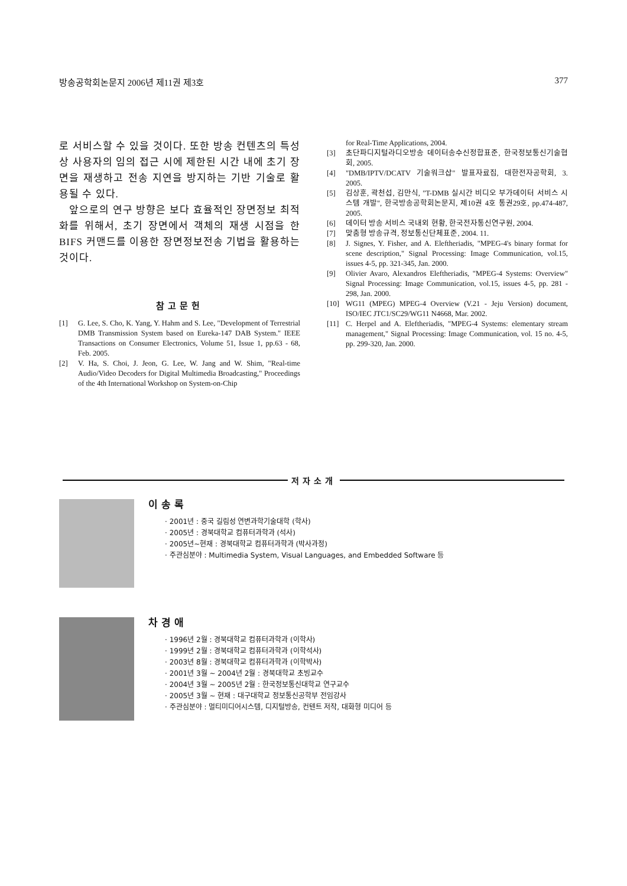방송공학회논문지 2006년 제11권 제3호 377
로 서비스할 수 있을 것이다. 또한 방송 컨텐츠의 특성상 사용자의 임의 접근 시에 제한된 시간 내에 초기 장면을 재생하고 전송 지연을 방지하는 기반 기술로 활용될 수 있다.
앞으로의 연구 방향은 보다 효율적인 장면정보 최적화를 위해서, 초기 장면에서 객체의 재생 시점을 한 BIFS 커맨드를 이용한 장면정보전송 기법을 활용하는 것이다.
참고문헌
[1] G. Lee, S. Cho, K. Yang, Y. Hahm and S. Lee, "Development of Terrestrial DMB Transmission System based on Eureka-147 DAB System." IEEE Transactions on Consumer Electronics, Volume 51, Issue 1, pp.63 - 68, Feb. 2005.
[2] V. Ha, S. Choi, J. Jeon, G. Lee, W. Jang and W. Shim, "Real-time Audio/Video Decoders for Digital Multimedia Broadcasting," Proceedings of the 4th International Workshop on System-on-Chip
for Real-Time Applications, 2004.
[3] 초단파디지털라디오방송 데이터송수신정합표준, 한국정보통신기술협회, 2005.
[4] "DMB/IPTV/DCATV 기술워크샵" 발표자료집, 대한전자공학회, 3. 2005.
[5] 김상훈, 곽천섭, 김만식, "T-DMB 실시간 비디오 부가데이터 서비스 시스템 개발", 한국방송공학회논문지, 제10권 4호 통권29호, pp.474-487, 2005.
[6] 데이터 방송 서비스 국내외 현황, 한국전자통신연구원, 2004.
[7] 맞춤형 방송규격, 정보통신단체표준, 2004. 11.
[8] J. Signes, Y. Fisher, and A. Eleftheriadis, "MPEG-4's binary format for scene description," Signal Processing: Image Communication, vol.15, issues 4-5, pp. 321-345, Jan. 2000.
[9] Olivier Avaro, Alexandros Eleftheriadis, "MPEG-4 Systems: Overview" Signal Processing: Image Communication, vol.15, issues 4-5, pp. 281 - 298, Jan. 2000.
[10] WG11 (MPEG) MPEG-4 Overview (V.21 - Jeju Version) document, ISO/IEC JTC1/SC29/WG11 N4668, Mar. 2002.
[11] C. Herpel and A. Eleftheriadis, "MPEG-4 Systems: elementary stream management," Signal Processing: Image Communication, vol. 15 no. 4-5, pp. 299-320, Jan. 2000.
저자소개
이송록
· 2001년 : 중국 길림성 연변과학기술대학 (학사)
· 2005년 : 경북대학교 컴퓨터과학과 (석사)
· 2005년~현재 : 경북대학교 컴퓨터과학과 (박사과정)
· 주관심분야 : Multimedia System, Visual Languages, and Embedded Software 등
차경애
· 1996년 2월 : 경북대학교 컴퓨터과학과 (이학사)
· 1999년 2월 : 경북대학교 컴퓨터과학과 (이학석사)
· 2003년 8월 : 경북대학교 컴퓨터과학과 (이학박사)
· 2001년 3월 ~ 2004년 2월 : 경북대학교 초빙교수
· 2004년 3월 ~ 2005년 2월 : 한국정보통신대학교 연구교수
· 2005년 3월 ~ 현재 : 대구대학교 정보통신공학부 전임강사
· 주관심분야 : 멀티미디어시스템, 디지털방송, 컨텐트 저작, 대화형 미디어 등